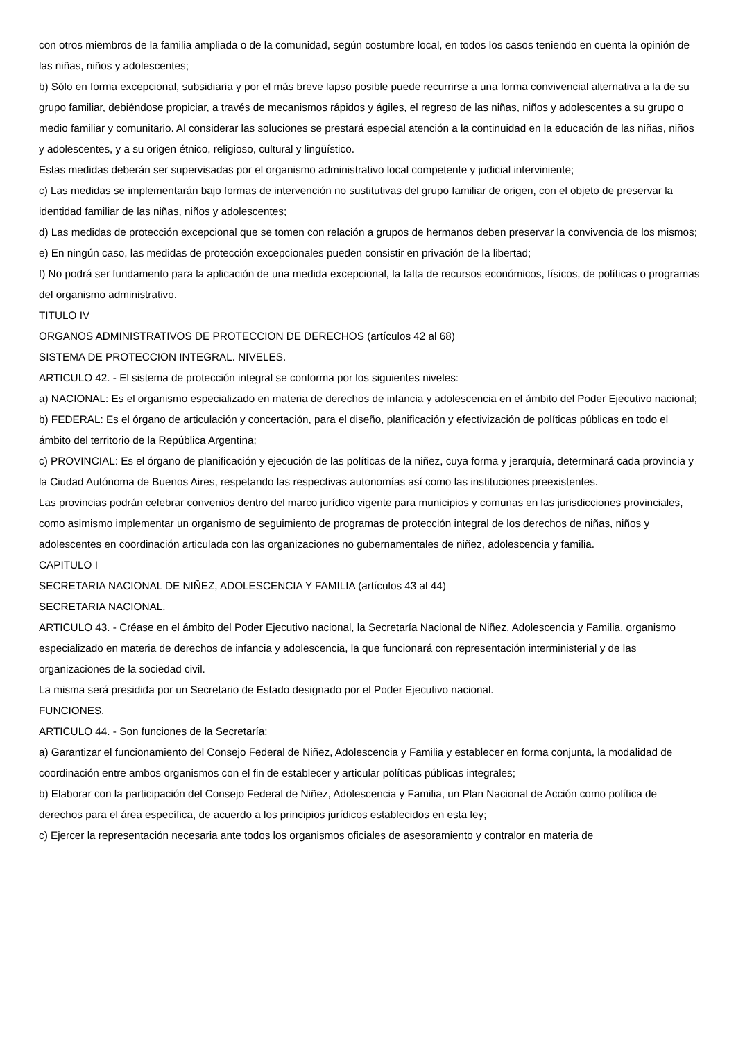con otros miembros de la familia ampliada o de la comunidad, según costumbre local, en todos los casos teniendo en cuenta la opinión de las niñas, niños y adolescentes;
b) Sólo en forma excepcional, subsidiaria y por el más breve lapso posible puede recurrirse a una forma convivencial alternativa a la de su grupo familiar, debiéndose propiciar, a través de mecanismos rápidos y ágiles, el regreso de las niñas, niños y adolescentes a su grupo o medio familiar y comunitario. Al considerar las soluciones se prestará especial atención a la continuidad en la educación de las niñas, niños y adolescentes, y a su origen étnico, religioso, cultural y lingüístico.
Estas medidas deberán ser supervisadas por el organismo administrativo local competente y judicial interviniente;
c) Las medidas se implementarán bajo formas de intervención no sustitutivas del grupo familiar de origen, con el objeto de preservar la identidad familiar de las niñas, niños y adolescentes;
d) Las medidas de protección excepcional que se tomen con relación a grupos de hermanos deben preservar la convivencia de los mismos;
e) En ningún caso, las medidas de protección excepcionales pueden consistir en privación de la libertad;
f) No podrá ser fundamento para la aplicación de una medida excepcional, la falta de recursos económicos, físicos, de políticas o programas del organismo administrativo.
TITULO IV
ORGANOS ADMINISTRATIVOS DE PROTECCION DE DERECHOS (artículos 42 al 68)
SISTEMA DE PROTECCION INTEGRAL. NIVELES.
ARTICULO 42. - El sistema de protección integral se conforma por los siguientes niveles:
a) NACIONAL: Es el organismo especializado en materia de derechos de infancia y adolescencia en el ámbito del Poder Ejecutivo nacional;
b) FEDERAL: Es el órgano de articulación y concertación, para el diseño, planificación y efectivización de políticas públicas en todo el ámbito del territorio de la República Argentina;
c) PROVINCIAL: Es el órgano de planificación y ejecución de las políticas de la niñez, cuya forma y jerarquía, determinará cada provincia y la Ciudad Autónoma de Buenos Aires, respetando las respectivas autonomías así como las instituciones preexistentes.
Las provincias podrán celebrar convenios dentro del marco jurídico vigente para municipios y comunas en las jurisdicciones provinciales, como asimismo implementar un organismo de seguimiento de programas de protección integral de los derechos de niñas, niños y adolescentes en coordinación articulada con las organizaciones no gubernamentales de niñez, adolescencia y familia.
CAPITULO I
SECRETARIA NACIONAL DE NIÑEZ, ADOLESCENCIA Y FAMILIA (artículos 43 al 44)
SECRETARIA NACIONAL.
ARTICULO 43. - Créase en el ámbito del Poder Ejecutivo nacional, la Secretaría Nacional de Niñez, Adolescencia y Familia, organismo especializado en materia de derechos de infancia y adolescencia, la que funcionará con representación interministerial y de las organizaciones de la sociedad civil.
La misma será presidida por un Secretario de Estado designado por el Poder Ejecutivo nacional.
FUNCIONES.
ARTICULO 44. - Son funciones de la Secretaría:
a) Garantizar el funcionamiento del Consejo Federal de Niñez, Adolescencia y Familia y establecer en forma conjunta, la modalidad de coordinación entre ambos organismos con el fin de establecer y articular políticas públicas integrales;
b) Elaborar con la participación del Consejo Federal de Niñez, Adolescencia y Familia, un Plan Nacional de Acción como política de derechos para el área específica, de acuerdo a los principios jurídicos establecidos en esta ley;
c) Ejercer la representación necesaria ante todos los organismos oficiales de asesoramiento y contralor en materia de